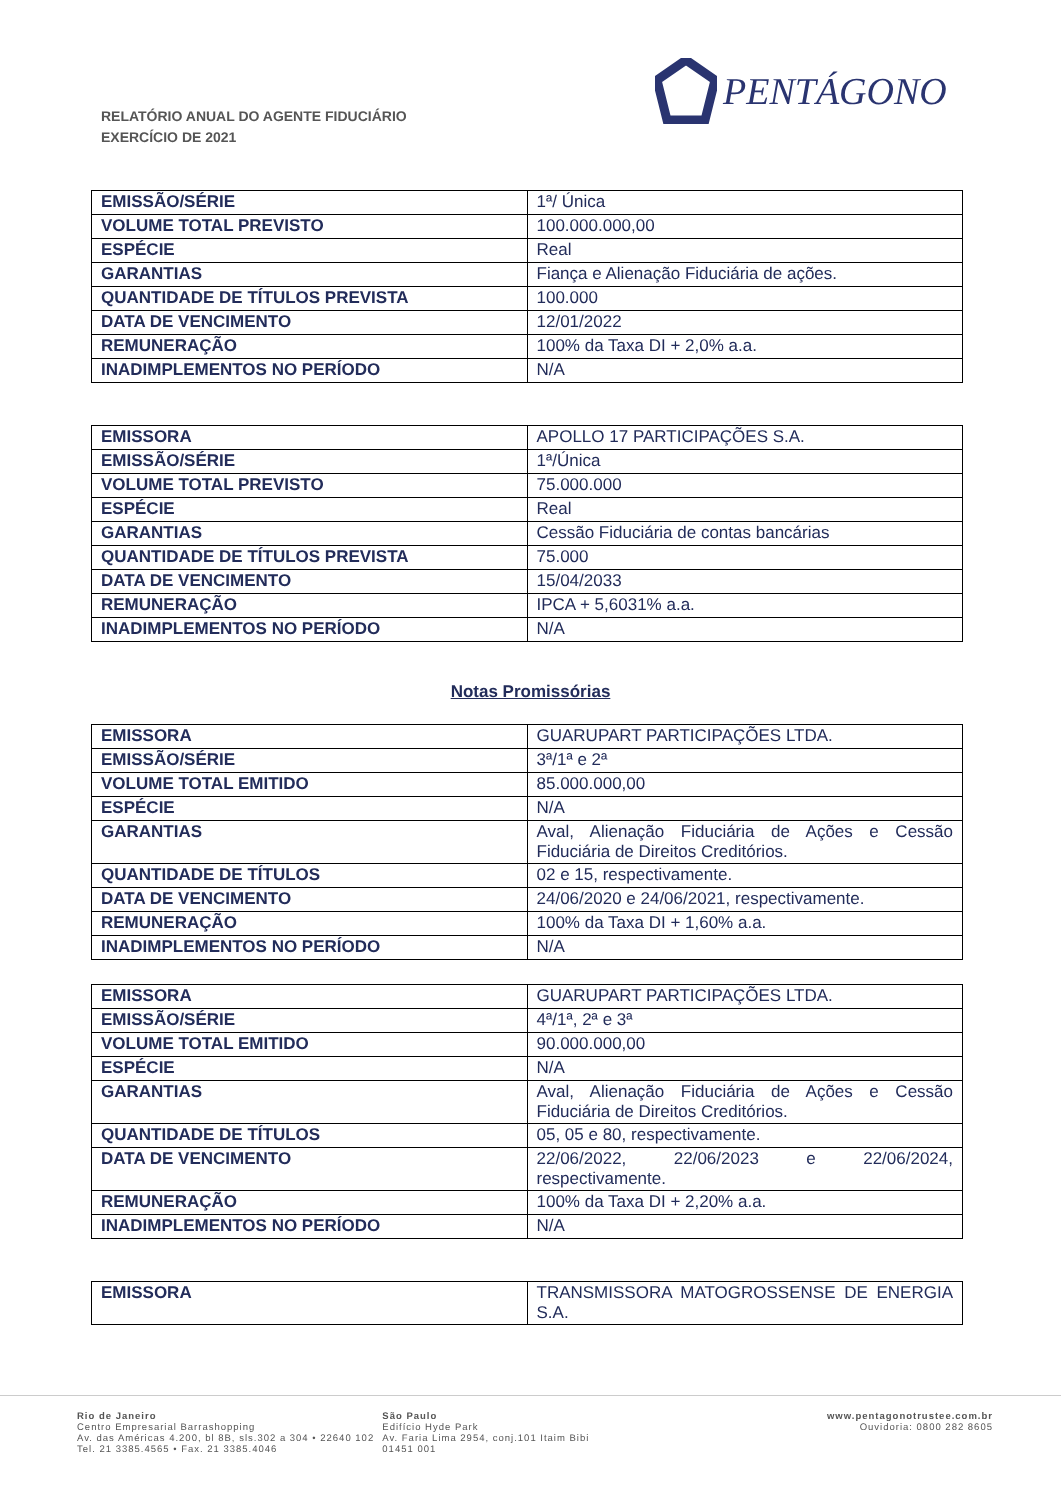RELATÓRIO ANUAL DO AGENTE FIDUCIÁRIO
EXERCÍCIO DE 2021
PENTÁGONO
| EMISSÃO/SÉRIE | 1ª/ Única |
| VOLUME TOTAL PREVISTO | 100.000.000,00 |
| ESPÉCIE | Real |
| GARANTIAS | Fiança e Alienação Fiduciária de ações. |
| QUANTIDADE DE TÍTULOS PREVISTA | 100.000 |
| DATA DE VENCIMENTO | 12/01/2022 |
| REMUNERAÇÃO | 100% da Taxa DI + 2,0% a.a. |
| INADIMPLEMENTOS NO PERÍODO | N/A |
| EMISSORA | APOLLO 17 PARTICIPAÇÕES S.A. |
| EMISSÃO/SÉRIE | 1ª/Única |
| VOLUME TOTAL PREVISTO | 75.000.000 |
| ESPÉCIE | Real |
| GARANTIAS | Cessão Fiduciária de contas bancárias |
| QUANTIDADE DE TÍTULOS PREVISTA | 75.000 |
| DATA DE VENCIMENTO | 15/04/2033 |
| REMUNERAÇÃO | IPCA + 5,6031% a.a. |
| INADIMPLEMENTOS NO PERÍODO | N/A |
Notas Promissórias
| EMISSORA | GUARUPART PARTICIPAÇÕES LTDA. |
| EMISSÃO/SÉRIE | 3ª/1ª e 2ª |
| VOLUME TOTAL EMITIDO | 85.000.000,00 |
| ESPÉCIE | N/A |
| GARANTIAS | Aval, Alienação Fiduciária de Ações e Cessão Fiduciária de Direitos Creditórios. |
| QUANTIDADE DE TÍTULOS | 02 e 15, respectivamente. |
| DATA DE VENCIMENTO | 24/06/2020 e 24/06/2021, respectivamente. |
| REMUNERAÇÃO | 100% da Taxa DI + 1,60% a.a. |
| INADIMPLEMENTOS NO PERÍODO | N/A |
| EMISSORA | GUARUPART PARTICIPAÇÕES LTDA. |
| EMISSÃO/SÉRIE | 4ª/1ª, 2ª e 3ª |
| VOLUME TOTAL EMITIDO | 90.000.000,00 |
| ESPÉCIE | N/A |
| GARANTIAS | Aval, Alienação Fiduciária de Ações e Cessão Fiduciária de Direitos Creditórios. |
| QUANTIDADE DE TÍTULOS | 05, 05 e 80, respectivamente. |
| DATA DE VENCIMENTO | 22/06/2022, 22/06/2023 e 22/06/2024, respectivamente. |
| REMUNERAÇÃO | 100% da Taxa DI + 2,20% a.a. |
| INADIMPLEMENTOS NO PERÍODO | N/A |
| EMISSORA | TRANSMISSORA MATOGROSSENSE DE ENERGIA S.A. |
Rio de Janeiro
Centro Empresarial Barrashopping
Av. das Américas 4.200, bl 8B, sls.302 a 304 • 22640 102
Tel. 21 3385.4565 • Fax. 21 3385.4046
São Paulo
Edifício Hyde Park
Av. Faria Lima 2954, conj.101 Itaim Bibi
01451 001
www.pentagonotrustee.com.br
Ouvidoria: 0800 282 8605